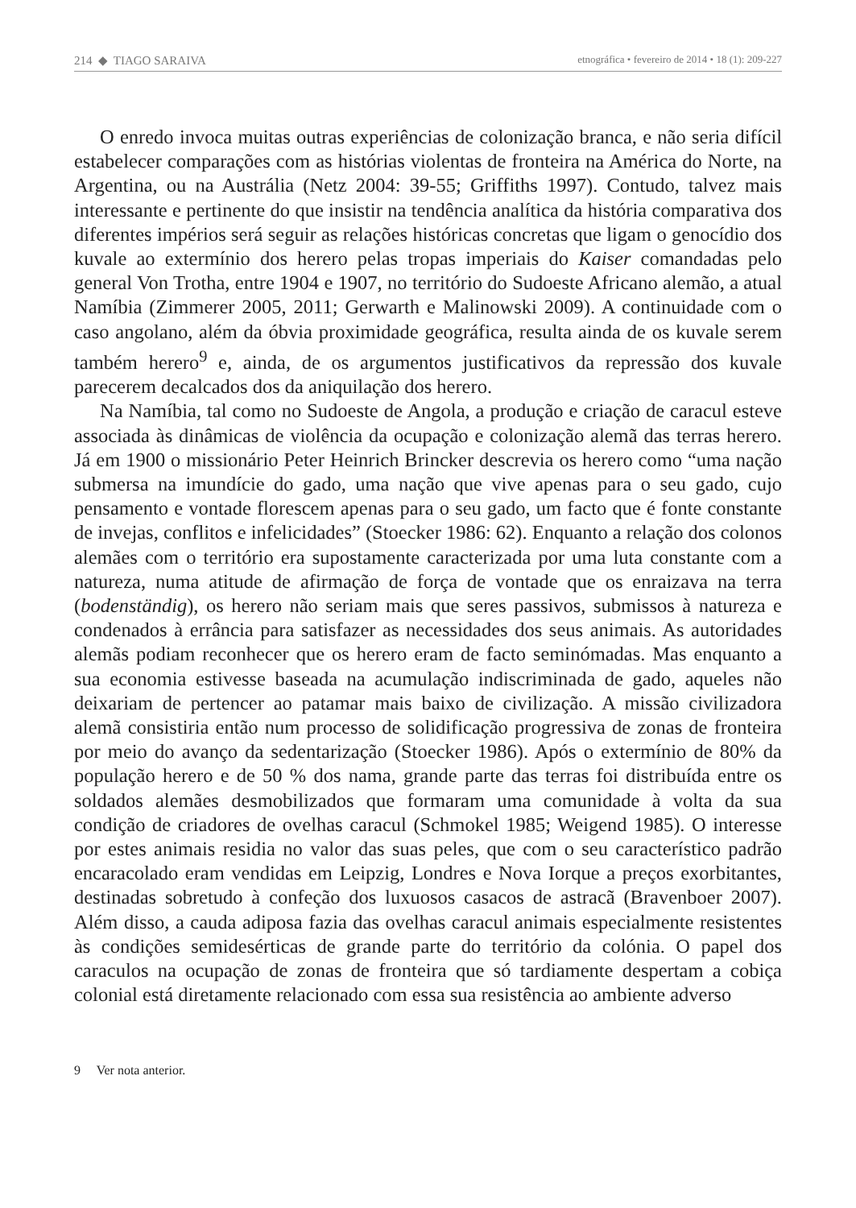214 ◆ TIAGO SARAIVA etnográfica • fevereiro de 2014 • 18 (1): 209-227
O enredo invoca muitas outras experiências de colonização branca, e não seria difícil estabelecer comparações com as histórias violentas de fronteira na América do Norte, na Argentina, ou na Austrália (Netz 2004: 39-55; Griffiths 1997). Contudo, talvez mais interessante e pertinente do que insistir na tendência analítica da história comparativa dos diferentes impérios será seguir as relações históricas concretas que ligam o genocídio dos kuvale ao extermínio dos herero pelas tropas imperiais do Kaiser comandadas pelo general Von Trotha, entre 1904 e 1907, no território do Sudoeste Africano alemão, a atual Namíbia (Zimmerer 2005, 2011; Gerwarth e Malinowski 2009). A continuidade com o caso angolano, além da óbvia proximidade geográfica, resulta ainda de os kuvale serem também herero<sup>9</sup> e, ainda, de os argumentos justificativos da repressão dos kuvale parecerem decalcados dos da aniquilação dos herero.
Na Namíbia, tal como no Sudoeste de Angola, a produção e criação de caracul esteve associada às dinâmicas de violência da ocupação e colonização alemã das terras herero. Já em 1900 o missionário Peter Heinrich Brincker descrevia os herero como “uma nação submersa na imundície do gado, uma nação que vive apenas para o seu gado, cujo pensamento e vontade florescem apenas para o seu gado, um facto que é fonte constante de invejas, conflitos e infelicidades” (Stoecker 1986: 62). Enquanto a relação dos colonos alemães com o território era supostamente caracterizada por uma luta constante com a natureza, numa atitude de afirmação de força de vontade que os enraizava na terra (bodenständig), os herero não seriam mais que seres passivos, submissos à natureza e condenados à errância para satisfazer as necessidades dos seus animais. As autoridades alemãs podiam reconhecer que os herero eram de facto seminómadas. Mas enquanto a sua economia estivesse baseada na acumulação indiscriminada de gado, aqueles não deixariam de pertencer ao patamar mais baixo de civilização. A missão civilizadora alemã consistiria então num processo de solidificação progressiva de zonas de fronteira por meio do avanço da sedentarização (Stoecker 1986). Após o extermínio de 80% da população herero e de 50 % dos nama, grande parte das terras foi distribuída entre os soldados alemães desmobilizados que formaram uma comunidade à volta da sua condição de criadores de ovelhas caracul (Schmokel 1985; Weigend 1985). O interesse por estes animais residia no valor das suas peles, que com o seu característico padrão encaracolado eram vendidas em Leipzig, Londres e Nova Iorque a preços exorbitantes, destinadas sobretudo à confeção dos luxuosos casacos de astracã (Bravenboer 2007). Além disso, a cauda adiposa fazia das ovelhas caracul animais especialmente resistentes às condições semidesérticas de grande parte do território da colónia. O papel dos caraculos na ocupação de zonas de fronteira que só tardiamente despertam a cobiça colonial está diretamente relacionado com essa sua resistência ao ambiente adverso
9 Ver nota anterior.